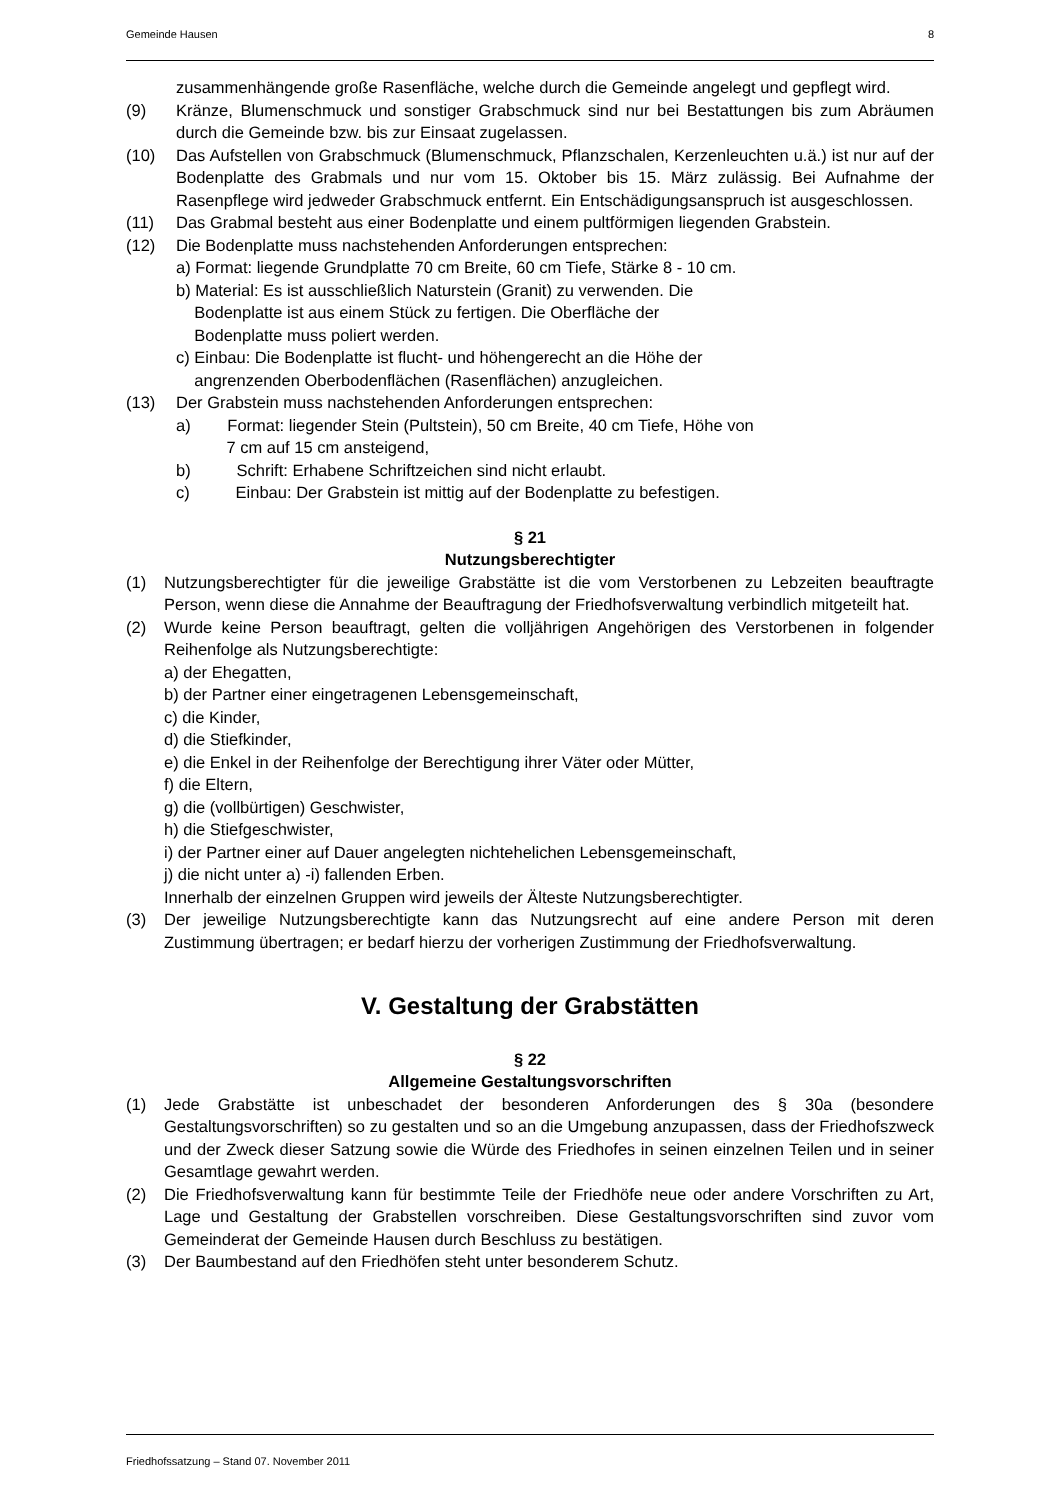Gemeinde Hausen 8
zusammenhängende große Rasenfläche, welche durch die Gemeinde angelegt und gepflegt wird.
(9) Kränze, Blumenschmuck und sonstiger Grabschmuck sind nur bei Bestattungen bis zum Abräumen durch die Gemeinde bzw. bis zur Einsaat zugelassen.
(10) Das Aufstellen von Grabschmuck (Blumenschmuck, Pflanzschalen, Kerzenleuchten u.ä.) ist nur auf der Bodenplatte des Grabmals und nur vom 15. Oktober bis 15. März zulässig. Bei Aufnahme der Rasenpflege wird jedweder Grabschmuck entfernt. Ein Entschädigungsanspruch ist ausgeschlossen.
(11) Das Grabmal besteht aus einer Bodenplatte und einem pultförmigen liegenden Grabstein.
(12) Die Bodenplatte muss nachstehenden Anforderungen entsprechen:
a) Format: liegende Grundplatte 70 cm Breite, 60 cm Tiefe, Stärke 8 - 10 cm.
b) Material: Es ist ausschließlich Naturstein (Granit) zu verwenden. Die
Bodenplatte ist aus einem Stück zu fertigen. Die Oberfläche der
Bodenplatte muss poliert werden.
c) Einbau: Die Bodenplatte ist flucht- und höhengerecht an die Höhe der
angrenzenden Oberbodenflächen (Rasenflächen) anzugleichen.
(13) Der Grabstein muss nachstehenden Anforderungen entsprechen:
a) Format: liegender Stein (Pultstein), 50 cm Breite, 40 cm Tiefe, Höhe von
7 cm auf 15 cm ansteigend,
b) Schrift: Erhabene Schriftzeichen sind nicht erlaubt.
c) Einbau: Der Grabstein ist mittig auf der Bodenplatte zu befestigen.
§ 21
Nutzungsberechtigter
(1) Nutzungsberechtigter für die jeweilige Grabstätte ist die vom Verstorbenen zu Lebzeiten beauftragte Person, wenn diese die Annahme der Beauftragung der Friedhofsverwaltung verbindlich mitgeteilt hat.
(2) Wurde keine Person beauftragt, gelten die volljährigen Angehörigen des Verstorbenen in folgender Reihenfolge als Nutzungsberechtigte:
a) der Ehegatten,
b) der Partner einer eingetragenen Lebensgemeinschaft,
c) die Kinder,
d) die Stiefkinder,
e) die Enkel in der Reihenfolge der Berechtigung ihrer Väter oder Mütter,
f) die Eltern,
g) die (vollbürtigen) Geschwister,
h) die Stiefgeschwister,
i) der Partner einer auf Dauer angelegten nichtehelichen Lebensgemeinschaft,
j) die nicht unter a) -i) fallenden Erben.
Innerhalb der einzelnen Gruppen wird jeweils der Älteste Nutzungsberechtigter.
(3) Der jeweilige Nutzungsberechtigte kann das Nutzungsrecht auf eine andere Person mit deren Zustimmung übertragen; er bedarf hierzu der vorherigen Zustimmung der Friedhofsverwaltung.
V. Gestaltung der Grabstätten
§ 22
Allgemeine Gestaltungsvorschriften
(1) Jede Grabstätte ist unbeschadet der besonderen Anforderungen des § 30a (besondere Gestaltungsvorschriften) so zu gestalten und so an die Umgebung anzupassen, dass der Friedhofszweck und der Zweck dieser Satzung sowie die Würde des Friedhofes in seinen einzelnen Teilen und in seiner Gesamtlage gewahrt werden.
(2) Die Friedhofsverwaltung kann für bestimmte Teile der Friedhöfe neue oder andere Vorschriften zu Art, Lage und Gestaltung der Grabstellen vorschreiben. Diese Gestaltungsvorschriften sind zuvor vom Gemeinderat der Gemeinde Hausen durch Beschluss zu bestätigen.
(3) Der Baumbestand auf den Friedhöfen steht unter besonderem Schutz.
Friedhofssatzung – Stand 07. November 2011